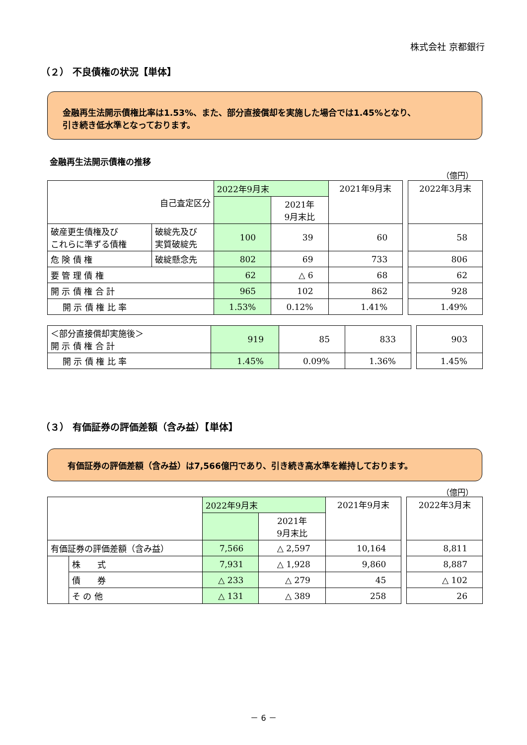株式会社 京都銀行
（２） 不良債権の状況【単体】
金融再生法開示債権比率は1.53%、また、部分直接償却を実施した場合では1.45%となり、
引き続き低水準となっております。
金融再生法開示債権の推移
（億円）
| 自己査定区分 | | 2022年9月末 | | 2021年9月末 | | 2022年3月末 |
| | | | 2021年 9月末比 | | | |
| 破産更生債権及び これらに準ずる債権 | 破綻先及び 実質破綻先 | 100 | 39 | 60 | | 58 |
| 危 険 債 権 | 破綻懸念先 | 802 | 69 | 733 | | 806 |
| 要 管 理 債 権 | | 62 | △ 6 | 68 | | 62 |
| 開 示 債 権 合 計 | | 965 | 102 | 862 | | 928 |
| 開 示 債 権 比 率 | | 1.53% | 0.12% | 1.41% | | 1.49% |
| ＜部分直接償却実施後＞ 開 示 債 権 合 計 | 919 | 85 | 833 | | 903 |
| 開 示 債 権 比 率 | 1.45% | 0.09% | 1.36% | | 1.45% |
（３） 有価証券の評価差額（含み益）【単体】
有価証券の評価差額（含み益）は7,566億円であり、引き続き高水準を維持しております。
（億円）
| | | 2022年9月末 | | 2021年9月末 | | 2022年3月末 |
| | | | 2021年 9月末比 | | | |
| 有価証券の評価差額（含み益） | | 7,566 | △ 2,597 | 10,164 | | 8,811 |
| | 株 式 | 7,931 | △ 1,928 | 9,860 | | 8,887 |
| | 債 券 | △ 233 | △ 279 | 45 | | △ 102 |
| | そ の 他 | △ 131 | △ 389 | 258 | | 26 |
－ 6 －